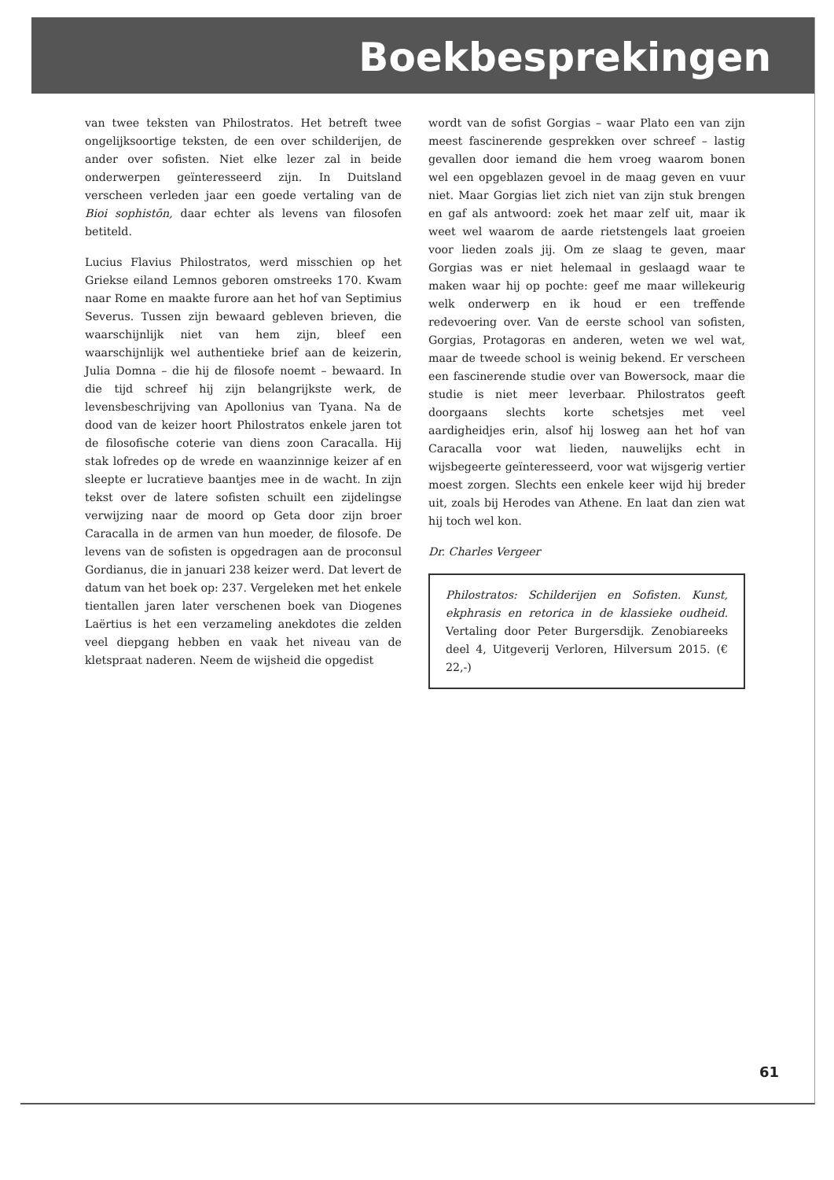Boekbesprekingen
van twee teksten van Philostratos. Het betreft twee ongelijksoortige teksten, de een over schilderijen, de ander over sofisten. Niet elke lezer zal in beide onderwerpen geïnteresseerd zijn. In Duitsland verscheen verleden jaar een goede vertaling van de Bioi sophistōn, daar echter als levens van filosofen betiteld.
Lucius Flavius Philostratos, werd misschien op het Griekse eiland Lemnos geboren omstreeks 170. Kwam naar Rome en maakte furore aan het hof van Septimius Severus. Tussen zijn bewaard gebleven brieven, die waarschijnlijk niet van hem zijn, bleef een waarschijnlijk wel authentieke brief aan de keizerin, Julia Domna – die hij de filosofe noemt – bewaard. In die tijd schreef hij zijn belangrijkste werk, de levensbeschrijving van Apollonius van Tyana. Na de dood van de keizer hoort Philostratos enkele jaren tot de filosofische coterie van diens zoon Caracalla. Hij stak lofredes op de wrede en waanzinnige keizer af en sleepte er lucratieve baantjes mee in de wacht. In zijn tekst over de latere sofisten schuilt een zijdelingse verwijzing naar de moord op Geta door zijn broer Caracalla in de armen van hun moeder, de filosofe. De levens van de sofisten is opgedragen aan de proconsul Gordianus, die in januari 238 keizer werd. Dat levert de datum van het boek op: 237. Vergeleken met het enkele tientallen jaren later verschenen boek van Diogenes Laërtius is het een verzameling anekdotes die zelden veel diepgang hebben en vaak het niveau van de kletspraat naderen. Neem de wijsheid die opgedist
wordt van de sofist Gorgias – waar Plato een van zijn meest fascinerende gesprekken over schreef – lastig gevallen door iemand die hem vroeg waarom bonen wel een opgeblazen gevoel in de maag geven en vuur niet. Maar Gorgias liet zich niet van zijn stuk brengen en gaf als antwoord: zoek het maar zelf uit, maar ik weet wel waarom de aarde rietstengels laat groeien voor lieden zoals jij. Om ze slaag te geven, maar Gorgias was er niet helemaal in geslaagd waar te maken waar hij op pochte: geef me maar willekeurig welk onderwerp en ik houd er een treffende redevoering over. Van de eerste school van sofisten, Gorgias, Protagoras en anderen, weten we wel wat, maar de tweede school is weinig bekend. Er verscheen een fascinerende studie over van Bowersock, maar die studie is niet meer leverbaar. Philostratos geeft doorgaans slechts korte schetsjes met veel aardigheidjes erin, alsof hij losweg aan het hof van Caracalla voor wat lieden, nauwelijks echt in wijsbegeerte geïnteresseerd, voor wat wijsgerig vertier moest zorgen. Slechts een enkele keer wijd hij breder uit, zoals bij Herodes van Athene. En laat dan zien wat hij toch wel kon.
Dr. Charles Vergeer
Philostratos: Schilderijen en Sofisten. Kunst, ekphrasis en retorica in de klassieke oudheid. Vertaling door Peter Burgersdijk. Zenobiareeks deel 4, Uitgeverij Verloren, Hilversum 2015. (€ 22,-)
61